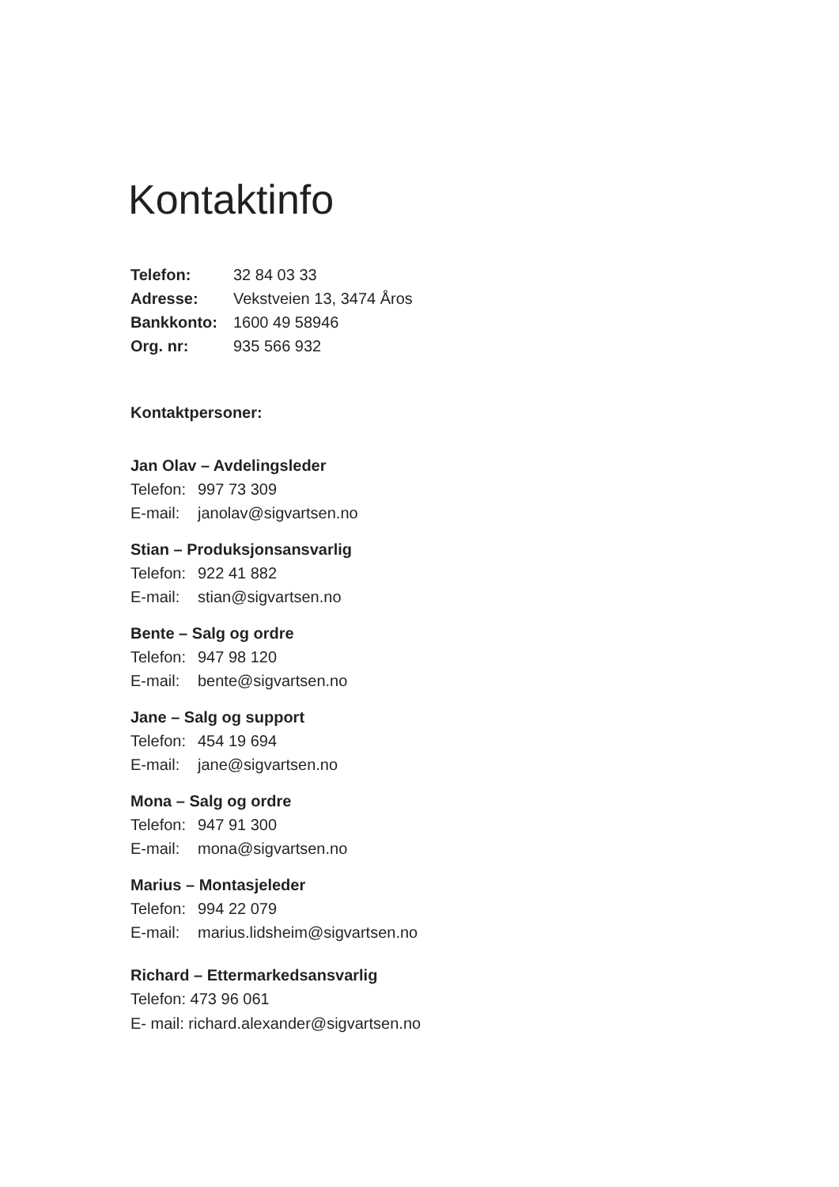Kontaktinfo
Telefon: 32 84 03 33
Adresse: Vekstveien 13, 3474 Åros
Bankkonto: 1600 49 58946
Org. nr: 935 566 932
Kontaktpersoner:
Jan Olav – Avdelingsleder
Telefon: 997 73 309
E-mail: janolav@sigvartsen.no
Stian – Produksjonsansvarlig
Telefon: 922 41 882
E-mail: stian@sigvartsen.no
Bente – Salg og ordre
Telefon: 947 98 120
E-mail: bente@sigvartsen.no
Jane – Salg og support
Telefon: 454 19 694
E-mail: jane@sigvartsen.no
Mona – Salg og ordre
Telefon: 947 91 300
E-mail: mona@sigvartsen.no
Marius – Montasjeleder
Telefon: 994 22 079
E-mail: marius.lidsheim@sigvartsen.no
Richard – Ettermarkedsansvarlig
Telefon: 473 96 061
E- mail: richard.alexander@sigvartsen.no